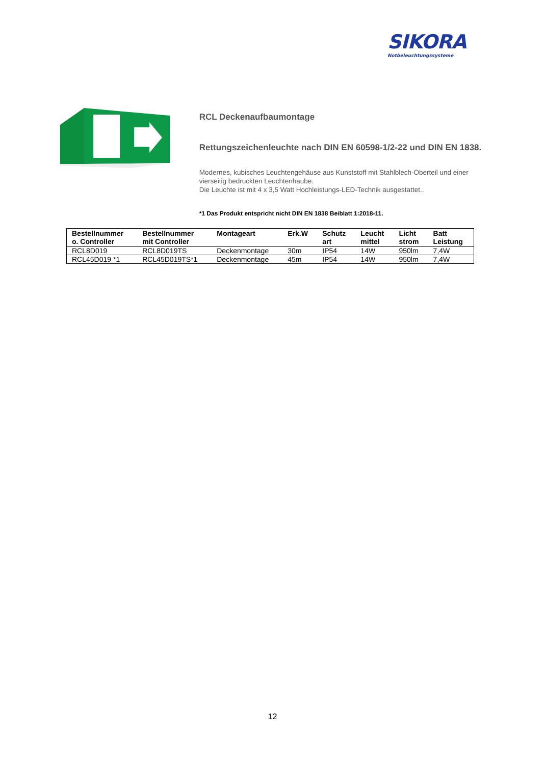SIKORA
Notbeleuchtungssysteme
RCL Deckenaufbaumontage
Rettungszeichenleuchte nach DIN EN 60598-1/2-22 und DIN EN 1838.
Modernes, kubisches Leuchtengehäuse aus Kunststoff mit Stahlblech-Oberteil und einer vierseitig bedruckten Leuchtenhaube.
Die Leuchte ist mit 4 x 3,5 Watt Hochleistungs-LED-Technik ausgestattet..
*1 Das Produkt entspricht nicht DIN EN 1838 Beiblatt 1:2018-11.
| Bestellnummer o. Controller | Bestellnummer mit Controller | Montageart | Erk.W | Schutz art | Leucht mittel | Licht strom | Batt Leistung |
| --- | --- | --- | --- | --- | --- | --- | --- |
| RCL8D019 | RCL8D019TS | Deckenmontage | 30m | IP54 | 14W | 950lm | 7,4W |
| RCL45D019 *1 | RCL45D019TS*1 | Deckenmontage | 45m | IP54 | 14W | 950lm | 7,4W |
12